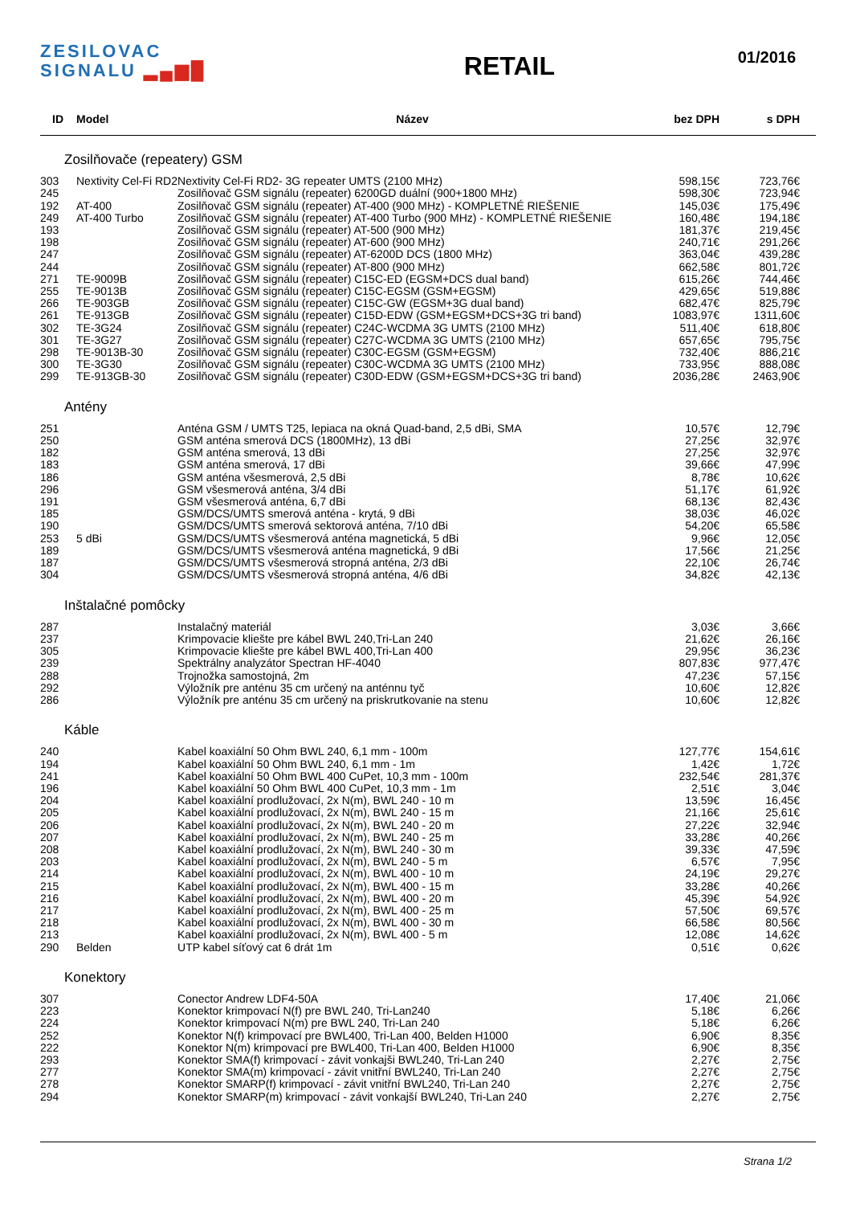ZESILOVAC
SIGNALU ▂▄▆█
RETAIL
01/2016
| ID | Model | Název | bez DPH | s DPH | |
| --- | --- | --- | --- | --- | --- |
| Zosilňovače (repeatery) GSM | | | | | |
| 303 | Nextivity Cel-Fi RD2 | Nextivity Cel-Fi RD2- 3G repeater UMTS (2100 MHz) | 598,15€ | 723,76€ | |
| 245 | | Zosilňovač GSM signálu (repeater) 6200GD duální (900+1800 MHz) | 598,30€ | 723,94€ | |
| 192 | AT-400 | Zosilňovač GSM signálu (repeater) AT-400 (900 MHz) - KOMPLETNÉ RIEŠENIE | 145,03€ | 175,49€ | |
| 249 | AT-400 Turbo | Zosilňovač GSM signálu (repeater) AT-400 Turbo (900 MHz) - KOMPLETNÉ RIEŠENIE | 160,48€ | 194,18€ | |
| 193 | | Zosilňovač GSM signálu (repeater) AT-500 (900 MHz) | 181,37€ | 219,45€ | |
| 198 | | Zosilňovač GSM signálu (repeater) AT-600 (900 MHz) | 240,71€ | 291,26€ | |
| 247 | | Zosilňovač GSM signálu (repeater) AT-6200D DCS (1800 MHz) | 363,04€ | 439,28€ | |
| 244 | | Zosilňovač GSM signálu (repeater) AT-800 (900 MHz) | 662,58€ | 801,72€ | |
| 271 | TE-9009B | Zosilňovač GSM signálu (repeater) C15C-ED (EGSM+DCS dual band) | 615,26€ | 744,46€ | |
| 255 | TE-9013B | Zosilňovač GSM signálu (repeater) C15C-EGSM (GSM+EGSM) | 429,65€ | 519,88€ | |
| 266 | TE-903GB | Zosilňovač GSM signálu (repeater) C15C-GW (EGSM+3G dual band) | 682,47€ | 825,79€ | |
| 261 | TE-913GB | Zosilňovač GSM signálu (repeater) C15D-EDW (GSM+EGSM+DCS+3G tri band) | 1083,97€ | 1311,60€ | |
| 302 | TE-3G24 | Zosilňovač GSM signálu (repeater) C24C-WCDMA 3G UMTS (2100 MHz) | 511,40€ | 618,80€ | |
| 301 | TE-3G27 | Zosilňovač GSM signálu (repeater) C27C-WCDMA 3G UMTS (2100 MHz) | 657,65€ | 795,75€ | |
| 298 | TE-9013B-30 | Zosilňovač GSM signálu (repeater) C30C-EGSM (GSM+EGSM) | 732,40€ | 886,21€ | |
| 300 | TE-3G30 | Zosilňovač GSM signálu (repeater) C30C-WCDMA 3G UMTS (2100 MHz) | 733,95€ | 888,08€ | |
| 299 | TE-913GB-30 | Zosilňovač GSM signálu (repeater) C30D-EDW (GSM+EGSM+DCS+3G tri band) | 2036,28€ | 2463,90€ | |
| Antény | | | | | |
| 251 | | Anténa GSM / UMTS T25, lepiaca na okná Quad-band, 2,5 dBi, SMA | 10,57€ | 12,79€ | |
| 250 | | GSM anténa smerová DCS (1800MHz), 13 dBi | 27,25€ | 32,97€ | |
| 182 | | GSM anténa smerová, 13 dBi | 27,25€ | 32,97€ | |
| 183 | | GSM anténa smerová, 17 dBi | 39,66€ | 47,99€ | |
| 186 | | GSM anténa všesmerová, 2,5 dBi | 8,78€ | 10,62€ | |
| 296 | | GSM všesmerová anténa, 3/4 dBi | 51,17€ | 61,92€ | |
| 191 | | GSM všesmerová anténa, 6,7 dBi | 68,13€ | 82,43€ | |
| 185 | | GSM/DCS/UMTS smerová anténa - krytá, 9 dBi | 38,03€ | 46,02€ | |
| 190 | | GSM/DCS/UMTS smerová sektorová anténa, 7/10 dBi | 54,20€ | 65,58€ | |
| 253 | 5 dBi | GSM/DCS/UMTS všesmerová anténa magnetická, 5 dBi | 9,96€ | 12,05€ | |
| 189 | | GSM/DCS/UMTS všesmerová anténa magnetická, 9 dBi | 17,56€ | 21,25€ | |
| 187 | | GSM/DCS/UMTS všesmerová stropná anténa, 2/3 dBi | 22,10€ | 26,74€ | |
| 304 | | GSM/DCS/UMTS všesmerová stropná anténa, 4/6 dBi | 34,82€ | 42,13€ | |
| Inštalačné pomôcky | | | | | |
| 287 | | Instalačný materiál | 3,03€ | 3,66€ | |
| 237 | | Krimpovacie kliešte pre kábel BWL 240,Tri-Lan 240 | 21,62€ | 26,16€ | |
| 305 | | Krimpovacie kliešte pre kábel BWL 400,Tri-Lan 400 | 29,95€ | 36,23€ | |
| 239 | | Spektrálny analyzátor Spectran HF-4040 | 807,83€ | 977,47€ | |
| 288 | | Trojnožka samostojná, 2m | 47,23€ | 57,15€ | |
| 292 | | Výložník pre anténu 35 cm určený na anténnu tyč | 10,60€ | 12,82€ | |
| 286 | | Výložník pre anténu 35 cm určený na priskrutkovanie na stenu | 10,60€ | 12,82€ | |
| Káble | | | | | |
| 240 | | Kabel koaxiální 50 Ohm BWL 240, 6,1 mm - 100m | 127,77€ | 154,61€ | |
| 194 | | Kabel koaxiální 50 Ohm BWL 240, 6,1 mm - 1m | 1,42€ | 1,72€ | |
| 241 | | Kabel koaxiální 50 Ohm BWL 400 CuPet, 10,3 mm - 100m | 232,54€ | 281,37€ | |
| 196 | | Kabel koaxiální 50 Ohm BWL 400 CuPet, 10,3 mm - 1m | 2,51€ | 3,04€ | |
| 204 | | Kabel koaxiální prodlužovací, 2x N(m), BWL 240 - 10 m | 13,59€ | 16,45€ | |
| 205 | | Kabel koaxiální prodlužovací, 2x N(m), BWL 240 - 15 m | 21,16€ | 25,61€ | |
| 206 | | Kabel koaxiální prodlužovací, 2x N(m), BWL 240 - 20 m | 27,22€ | 32,94€ | |
| 207 | | Kabel koaxiální prodlužovací, 2x N(m), BWL 240 - 25 m | 33,28€ | 40,26€ | |
| 208 | | Kabel koaxiální prodlužovací, 2x N(m), BWL 240 - 30 m | 39,33€ | 47,59€ | |
| 203 | | Kabel koaxiální prodlužovací, 2x N(m), BWL 240 - 5 m | 6,57€ | 7,95€ | |
| 214 | | Kabel koaxiální prodlužovací, 2x N(m), BWL 400 - 10 m | 24,19€ | 29,27€ | |
| 215 | | Kabel koaxiální prodlužovací, 2x N(m), BWL 400 - 15 m | 33,28€ | 40,26€ | |
| 216 | | Kabel koaxiální prodlužovací, 2x N(m), BWL 400 - 20 m | 45,39€ | 54,92€ | |
| 217 | | Kabel koaxiální prodlužovací, 2x N(m), BWL 400 - 25 m | 57,50€ | 69,57€ | |
| 218 | | Kabel koaxiální prodlužovací, 2x N(m), BWL 400 - 30 m | 66,58€ | 80,56€ | |
| 213 | | Kabel koaxiální prodlužovací, 2x N(m), BWL 400 - 5 m | 12,08€ | 14,62€ | |
| 290 | Belden | UTP kabel síťový cat 6 drát 1m | 0,51€ | 0,62€ | |
| Konektory | | | | | |
| 307 | | Conector Andrew LDF4-50A | 17,40€ | 21,06€ | |
| 223 | | Konektor krimpovací N(f) pre BWL 240, Tri-Lan240 | 5,18€ | 6,26€ | |
| 224 | | Konektor krimpovací N(m) pre BWL 240, Tri-Lan 240 | 5,18€ | 6,26€ | |
| 252 | | Konektor N(f) krimpovací pre BWL400, Tri-Lan 400, Belden H1000 | 6,90€ | 8,35€ | |
| 222 | | Konektor N(m) krimpovací pre BWL400, Tri-Lan 400, Belden H1000 | 6,90€ | 8,35€ | |
| 293 | | Konektor SMA(f) krimpovací - závit vonkajši BWL240, Tri-Lan 240 | 2,27€ | 2,75€ | |
| 277 | | Konektor SMA(m) krimpovací - závit vnitřní BWL240, Tri-Lan 240 | 2,27€ | 2,75€ | |
| 278 | | Konektor SMARP(f) krimpovací - závit vnitřní BWL240, Tri-Lan 240 | 2,27€ | 2,75€ | |
| 294 | | Konektor SMARP(m) krimpovací - závit vonkajší BWL240, Tri-Lan 240 | 2,27€ | 2,75€ | |
Strana 1/2